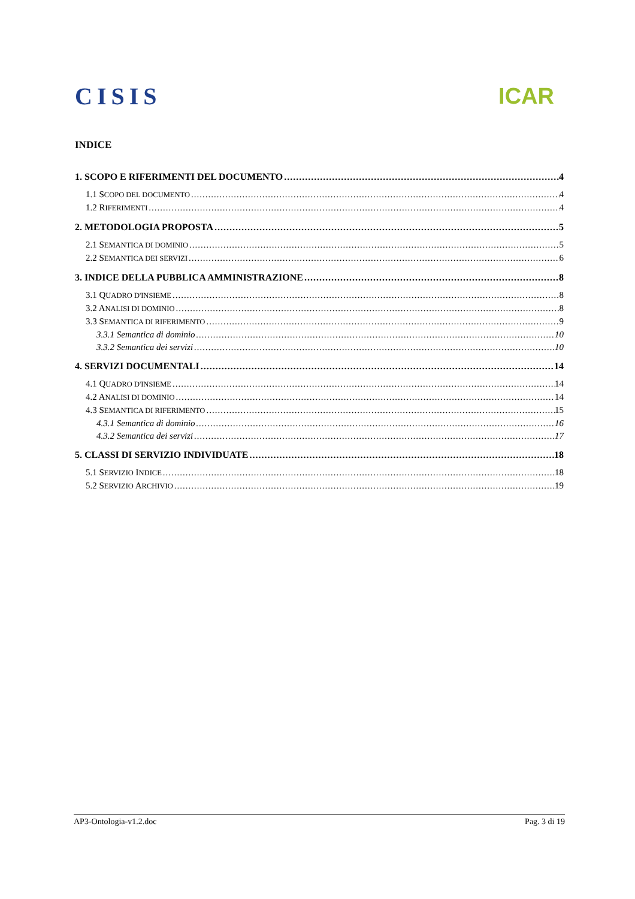CISIS ICAR
INDICE
1. SCOPO E RIFERIMENTI DEL DOCUMENTO 4
1.1 SCOPO DEL DOCUMENTO 4
1.2 RIFERIMENTI 4
2. METODOLOGIA PROPOSTA 5
2.1 SEMANTICA DI DOMINIO 5
2.2 SEMANTICA DEI SERVIZI 6
3. INDICE DELLA PUBBLICA AMMINISTRAZIONE 8
3.1 QUADRO D'INSIEME 8
3.2 ANALISI DI DOMINIO 8
3.3 SEMANTICA DI RIFERIMENTO 9
3.3.1 Semantica di dominio 10
3.3.2 Semantica dei servizi 10
4. SERVIZI DOCUMENTALI 14
4.1 QUADRO D'INSIEME 14
4.2 ANALISI DI DOMINIO 14
4.3 SEMANTICA DI RIFERIMENTO 15
4.3.1 Semantica di dominio 16
4.3.2 Semantica dei servizi 17
5. CLASSI DI SERVIZIO INDIVIDUATE 18
5.1 SERVIZIO INDICE 18
5.2 SERVIZIO ARCHIVIO 19
AP3-Ontologia-v1.2.doc Pag. 3 di 19